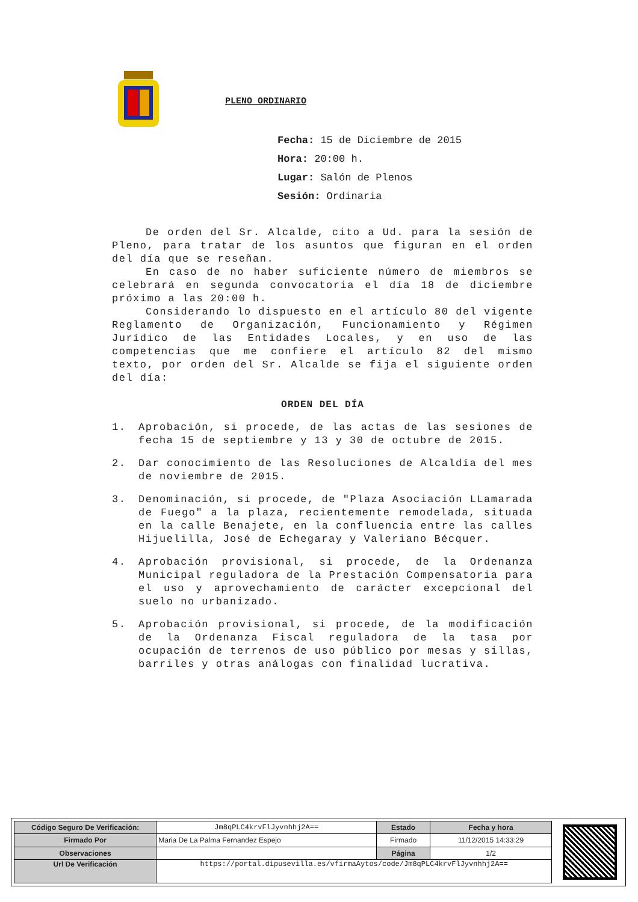PLENO ORDINARIO
Fecha: 15 de Diciembre de 2015
Hora: 20:00 h.
Lugar: Salón de Plenos
Sesión: Ordinaria
De orden del Sr. Alcalde, cito a Ud. para la sesión de Pleno, para tratar de los asuntos que figuran en el orden del día que se reseñan.
En caso de no haber suficiente número de miembros se celebrará en segunda convocatoria el día 18 de diciembre próximo a las 20:00 h.
Considerando lo dispuesto en el artículo 80 del vigente Reglamento de Organización, Funcionamiento y Régimen Jurídico de las Entidades Locales, y en uso de las competencias que me confiere el artículo 82 del mismo texto, por orden del Sr. Alcalde se fija el siguiente orden del día:
ORDEN DEL DÍA
1. Aprobación, si procede, de las actas de las sesiones de fecha 15 de septiembre y 13 y 30 de octubre de 2015.
2. Dar conocimiento de las Resoluciones de Alcaldía del mes de noviembre de 2015.
3. Denominación, si procede, de "Plaza Asociación LLamarada de Fuego" a la plaza, recientemente remodelada, situada en la calle Benajete, en la confluencia entre las calles Hijuelilla, José de Echegaray y Valeriano Bécquer.
4. Aprobación provisional, si procede, de la Ordenanza Municipal reguladora de la Prestación Compensatoria para el uso y aprovechamiento de carácter excepcional del suelo no urbanizado.
5. Aprobación provisional, si procede, de la modificación de la Ordenanza Fiscal reguladora de la tasa por ocupación de terrenos de uso público por mesas y sillas, barriles y otras análogas con finalidad lucrativa.
| Código Seguro De Verificación: | Jm8qPLC4krvFlJyvnhhj2A== | Estado | Fecha y hora |
| Firmado Por | Maria De La Palma Fernandez Espejo | Firmado | 11/12/2015 14:33:29 |
| Observaciones | | Página | 1/2 |
| Url De Verificación | https://portal.dipusevilla.es/vfirmaAytos/code/Jm8qPLC4krvFlJyvnhhj2A== | | |